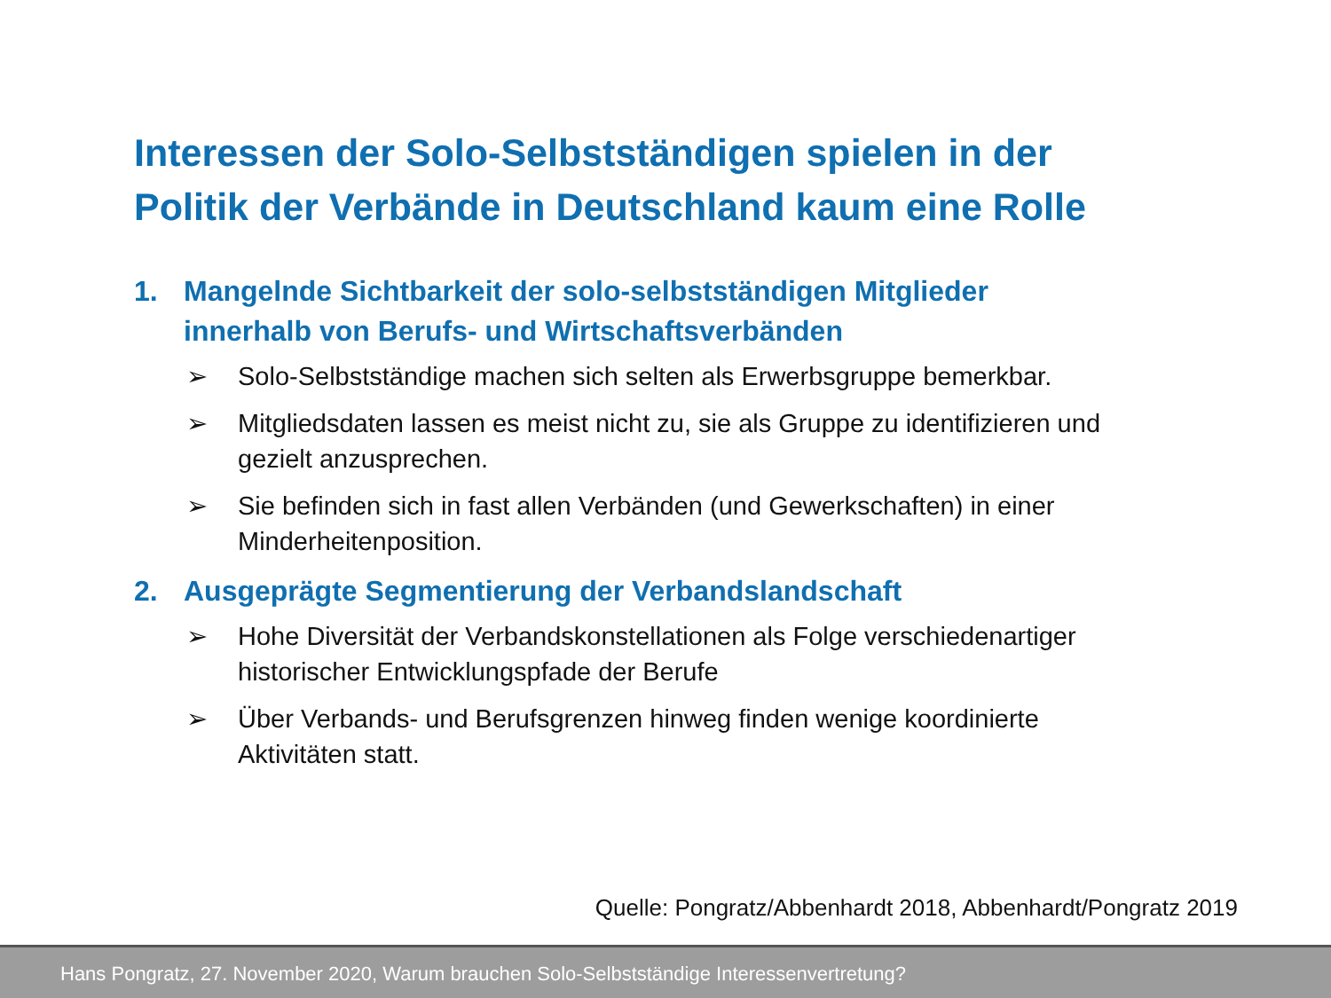Interessen der Solo-Selbstständigen spielen in der
Politik der Verbände in Deutschland kaum eine Rolle
1. Mangelnde Sichtbarkeit der solo-selbstständigen Mitglieder
innerhalb von Berufs- und Wirtschaftsverbänden
➢ Solo-Selbstständige machen sich selten als Erwerbsgruppe bemerkbar.
➢ Mitgliedsdaten lassen es meist nicht zu, sie als Gruppe zu identifizieren und gezielt anzusprechen.
➢ Sie befinden sich in fast allen Verbänden (und Gewerkschaften) in einer Minderheitenposition.
2. Ausgeprägte Segmentierung der Verbandslandschaft
➢ Hohe Diversität der Verbandskonstellationen als Folge verschiedenartiger historischer Entwicklungspfade der Berufe
➢ Über Verbands- und Berufsgrenzen hinweg finden wenige koordinierte Aktivitäten statt.
Quelle: Pongratz/Abbenhardt 2018, Abbenhardt/Pongratz 2019
Hans Pongratz, 27. November 2020, Warum brauchen Solo-Selbstständige Interessenvertretung?